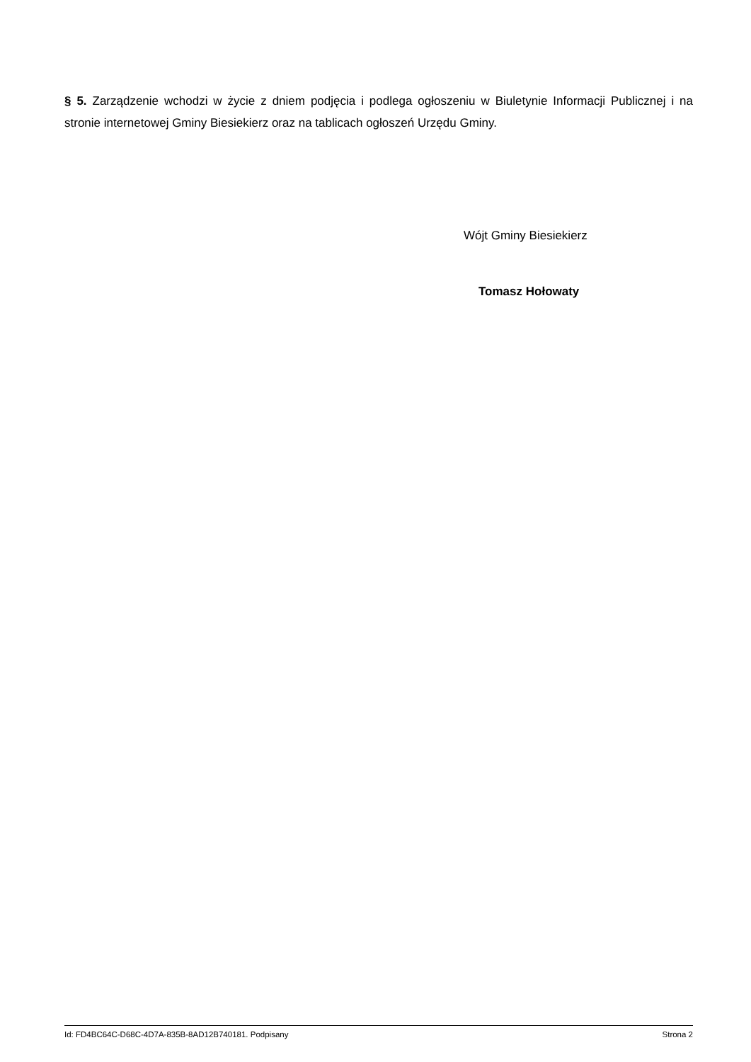§ 5. Zarządzenie wchodzi w życie z dniem podjęcia i podlega ogłoszeniu w Biuletynie Informacji Publicznej i na stronie internetowej Gminy Biesiekierz oraz na tablicach ogłoszeń Urzędu Gminy.
Wójt Gminy Biesiekierz
Tomasz Hołowaty
Id: FD4BC64C-D68C-4D7A-835B-8AD12B740181. Podpisany Strona 2